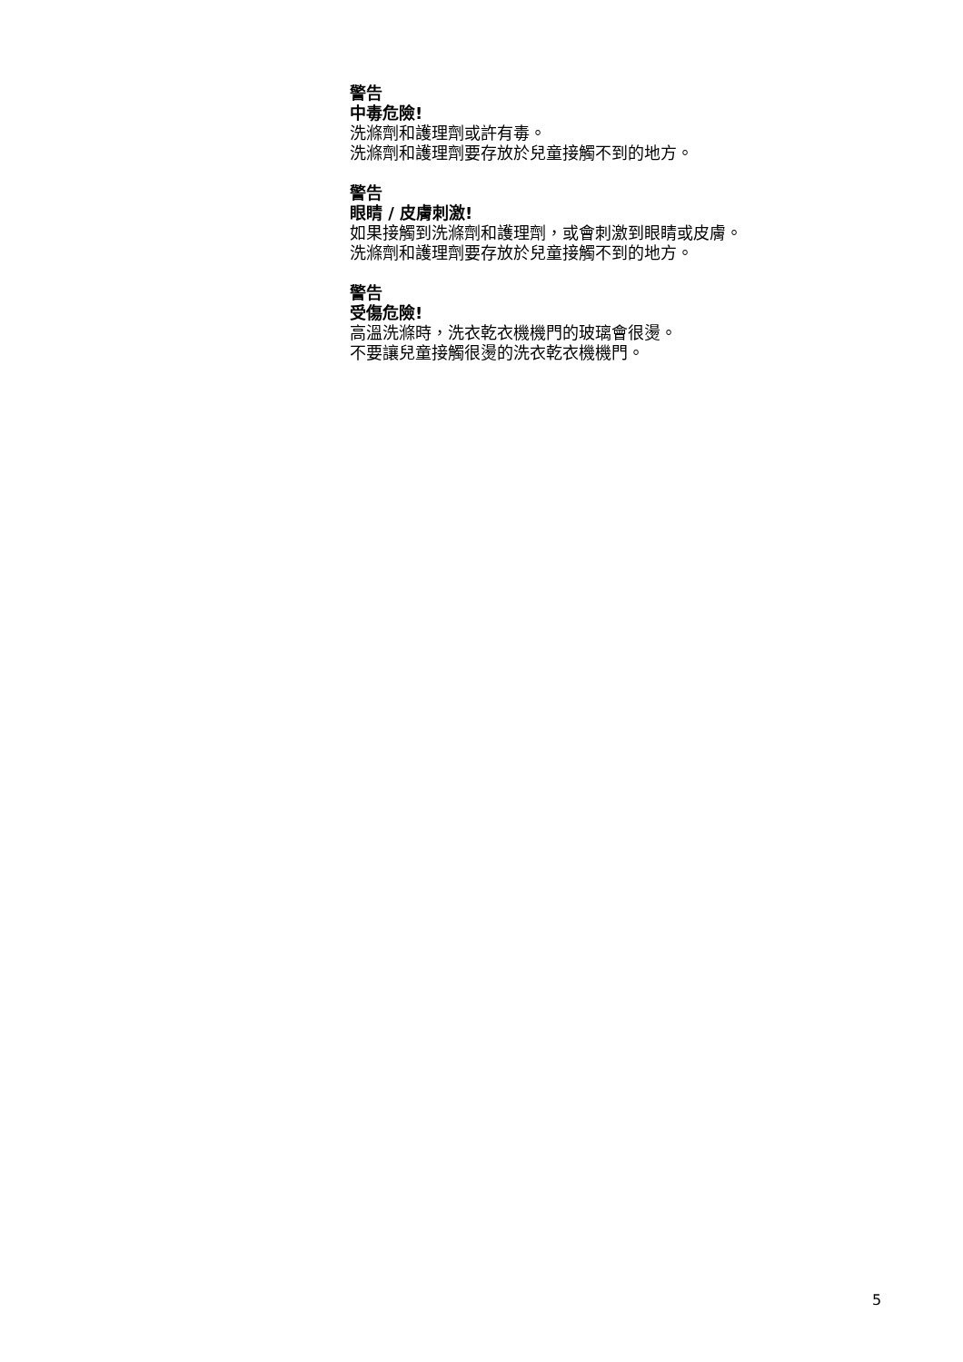警告
中毒危險!
洗滌劑和護理劑或許有毒。
洗滌劑和護理劑要存放於兒童接觸不到的地方。
警告
眼睛 / 皮膚刺激!
如果接觸到洗滌劑和護理劑，或會刺激到眼睛或皮膚。
洗滌劑和護理劑要存放於兒童接觸不到的地方。
警告
受傷危險!
高溫洗滌時，洗衣乾衣機機門的玻璃會很燙。
不要讓兒童接觸很燙的洗衣乾衣機機門。
5